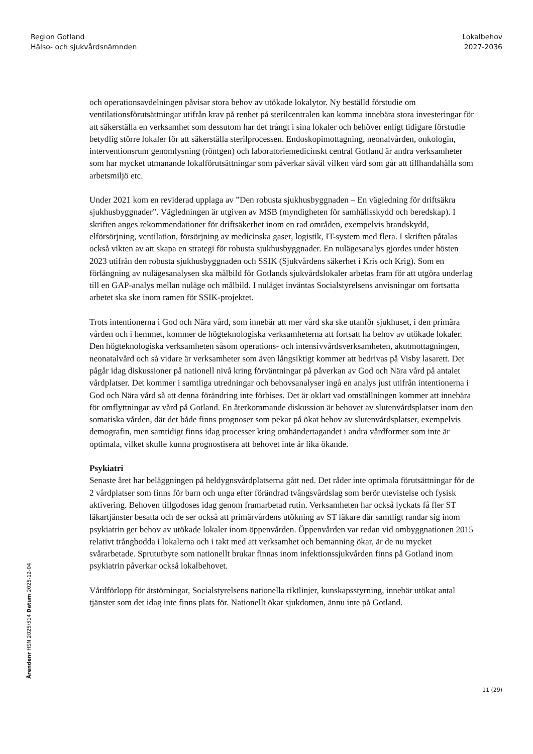Region Gotland
Hälso- och sjukvårdsnämnden
Lokalbehov
2027-2036
och operationsavdelningen påvisar stora behov av utökade lokalytor. Ny beställd förstudie om ventilationsförutsättningar utifrån krav på renhet på sterilcentralen kan komma innebära stora investeringar för att säkerställa en verksamhet som dessutom har det trångt i sina lokaler och behöver enligt tidigare förstudie betydlig större lokaler för att säkerställa sterilprocessen. Endoskopimottagning, neonalvården, onkologin, interventionsrum genomlysning (röntgen) och laboratoriemedicinskt central Gotland är andra verksamheter som har mycket utmanande lokalförutsättningar som påverkar såväl vilken vård som går att tillhandahålla som arbetsmiljö etc.
Under 2021 kom en reviderad upplaga av ”Den robusta sjukhusbyggnaden – En vägledning för driftsäkra sjukhusbyggnader”. Vägledningen är utgiven av MSB (myndigheten för samhällsskydd och beredskap). I skriften anges rekommendationer för driftsäkerhet inom en rad områden, exempelvis brandskydd, elförsörjning, ventilation, försörjning av medicinska gaser, logistik, IT-system med flera. I skriften påtalas också vikten av att skapa en strategi för robusta sjukhusbyggnader. En nulägesanalys gjordes under hösten 2023 utifrån den robusta sjukhusbyggnaden och SSIK (Sjukvårdens säkerhet i Kris och Krig). Som en förlängning av nulägesanalysen ska målbild för Gotlands sjukvårdslokaler arbetas fram för att utgöra underlag till en GAP-analys mellan nuläge och målbild. I nuläget inväntas Socialstyrelsens anvisningar om fortsatta arbetet ska ske inom ramen för SSIK-projektet.
Trots intentionerna i God och Nära vård, som innebär att mer vård ska ske utanför sjukhuset, i den primära vården och i hemmet, kommer de högteknologiska verksamheterna att fortsatt ha behov av utökade lokaler. Den högteknologiska verksamheten såsom operations- och intensivvårdsverksamheten, akutmottagningen, neonatalvård och så vidare är verksamheter som även långsiktigt kommer att bedrivas på Visby lasarett. Det pågår idag diskussioner på nationell nivå kring förväntningar på påverkan av God och Nära vård på antalet vårdplatser. Det kommer i samtliga utredningar och behovsanalyser ingå en analys just utifrån intentionerna i God och Nära vård så att denna förändring inte förbises. Det är oklart vad omställningen kommer att innebära för omflyttningar av vård på Gotland. En återkommande diskussion är behovet av slutenvårdsplatser inom den somatiska vården, där det både finns prognoser som pekar på ökat behov av slutenvårdsplatser, exempelvis demografin, men samtidigt finns idag processer kring omhändertagandet i andra vårdformer som inte är optimala, vilket skulle kunna prognostisera att behovet inte är lika ökande.
Psykiatri
Senaste året har beläggningen på heldygnsvårdplatserna gått ned. Det råder inte optimala förutsättningar för de 2 vårdplatser som finns för barn och unga efter förändrad tvångsvårdslag som berör utevistelse och fysisk aktivering. Behoven tillgodoses idag genom framarbetad rutin. Verksamheten har också lyckats få fler ST läkartjänster besatta och de ser också att primärvårdens utökning av ST läkare där samtligt randar sig inom psykiatrin ger behov av utökade lokaler inom öppenvården. Öppenvården var redan vid ombyggnationen 2015 relativt trångbodda i lokalerna och i takt med att verksamhet och bemanning ökar, är de nu mycket svårarbetade. Sprututbyte som nationellt brukar finnas inom infektionssjukvården finns på Gotland inom psykiatrin påverkar också lokalbehovet.
Vårdförlopp för ätstörningar, Socialstyrelsens nationella riktlinjer, kunskapsstyrning, innebär utökat antal tjänster som det idag inte finns plats för. Nationellt ökar sjukdomen, ännu inte på Gotland.
Ärendenr HSN 2025/514 Datum 2025-12-04
11 (29)